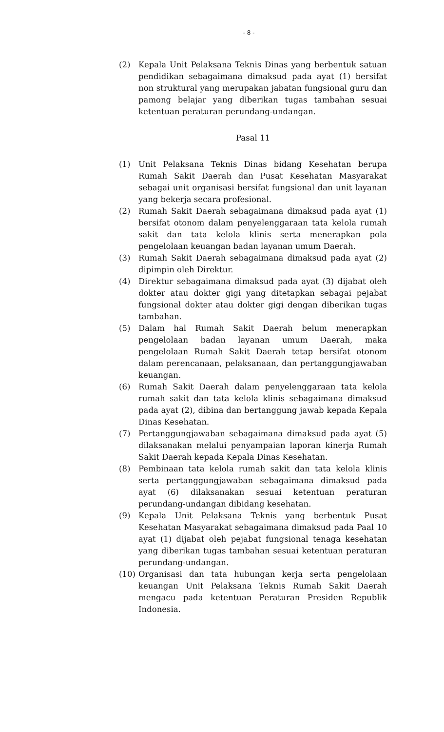- 8 -
(2) Kepala Unit Pelaksana Teknis Dinas yang berbentuk satuan pendidikan sebagaimana dimaksud pada ayat (1) bersifat non struktural yang merupakan jabatan fungsional guru dan pamong belajar yang diberikan tugas tambahan sesuai ketentuan peraturan perundang-undangan.
Pasal 11
(1) Unit Pelaksana Teknis Dinas bidang Kesehatan berupa Rumah Sakit Daerah dan Pusat Kesehatan Masyarakat sebagai unit organisasi bersifat fungsional dan unit layanan yang bekerja secara profesional.
(2) Rumah Sakit Daerah sebagaimana dimaksud pada ayat (1) bersifat otonom dalam penyelenggaraan tata kelola rumah sakit dan tata kelola klinis serta menerapkan pola pengelolaan keuangan badan layanan umum Daerah.
(3) Rumah Sakit Daerah sebagaimana dimaksud pada ayat (2) dipimpin oleh Direktur.
(4) Direktur sebagaimana dimaksud pada ayat (3) dijabat oleh dokter atau dokter gigi yang ditetapkan sebagai pejabat fungsional dokter atau dokter gigi dengan diberikan tugas tambahan.
(5) Dalam hal Rumah Sakit Daerah belum menerapkan pengelolaan badan layanan umum Daerah, maka pengelolaan Rumah Sakit Daerah tetap bersifat otonom dalam perencanaan, pelaksanaan, dan pertanggungjawaban keuangan.
(6) Rumah Sakit Daerah dalam penyelenggaraan tata kelola rumah sakit dan tata kelola klinis sebagaimana dimaksud pada ayat (2), dibina dan bertanggung jawab kepada Kepala Dinas Kesehatan.
(7) Pertanggungjawaban sebagaimana dimaksud pada ayat (5) dilaksanakan melalui penyampaian laporan kinerja Rumah Sakit Daerah kepada Kepala Dinas Kesehatan.
(8) Pembinaan tata kelola rumah sakit dan tata kelola klinis serta pertanggungjawaban sebagaimana dimaksud pada ayat (6) dilaksanakan sesuai ketentuan peraturan perundang-undangan dibidang kesehatan.
(9) Kepala Unit Pelaksana Teknis yang berbentuk Pusat Kesehatan Masyarakat sebagaimana dimaksud pada Paal 10 ayat (1) dijabat oleh pejabat fungsional tenaga kesehatan yang diberikan tugas tambahan sesuai ketentuan peraturan perundang-undangan.
(10) Organisasi dan tata hubungan kerja serta pengelolaan keuangan Unit Pelaksana Teknis Rumah Sakit Daerah mengacu pada ketentuan Peraturan Presiden Republik Indonesia.